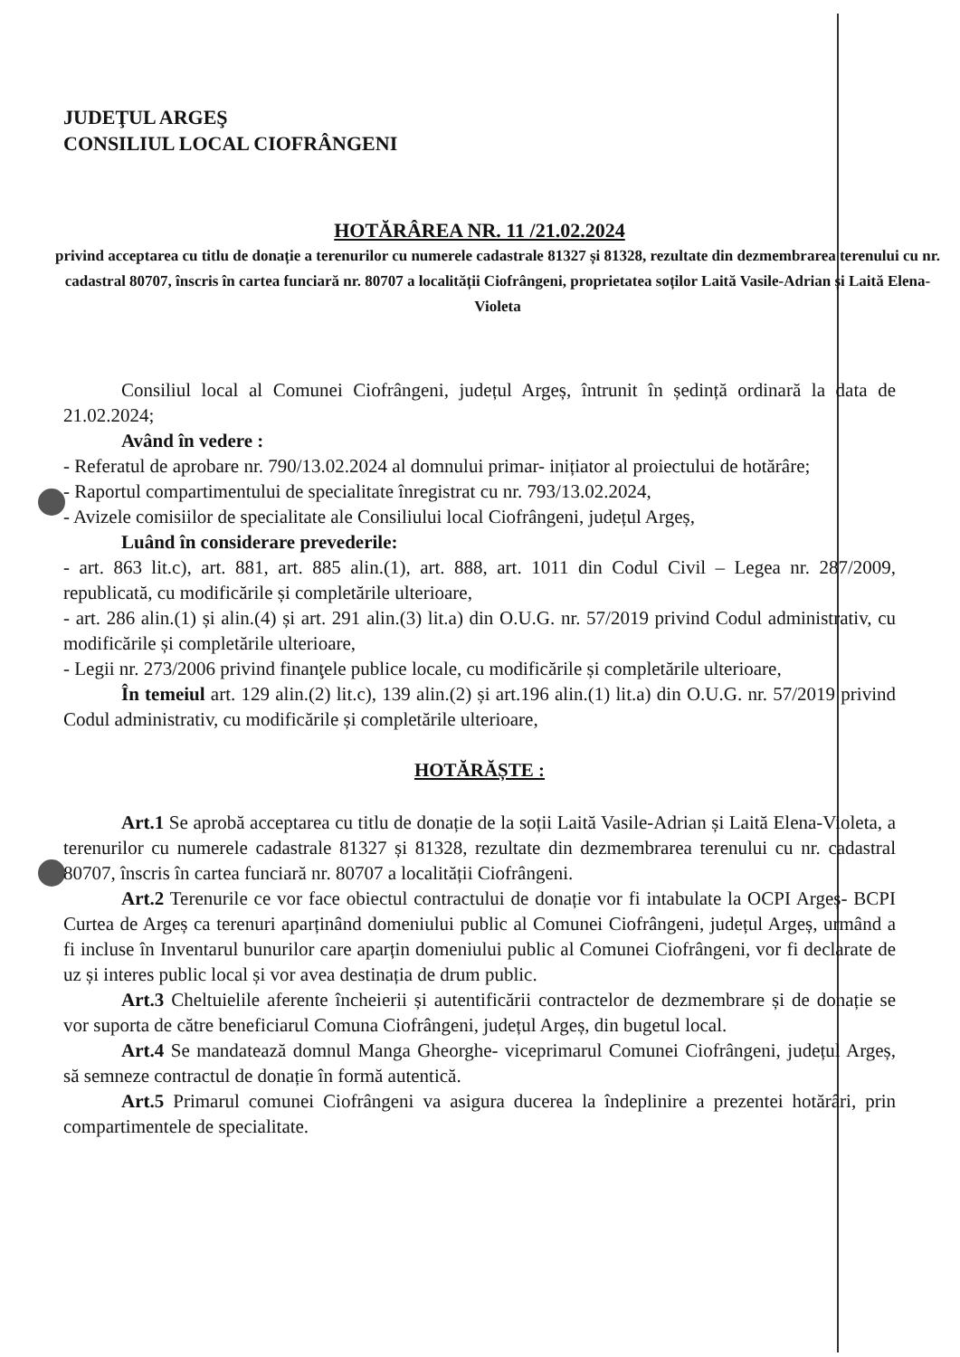JUDEŢUL ARGEŞ
CONSILIUL LOCAL CIOFRÂNGENI
HOTĂRÂREA NR. 11 /21.02.2024
privind acceptarea cu titlu de donație a terenurilor cu numerele cadastrale 81327 și 81328, rezultate din dezmembrarea terenului cu nr. cadastral 80707, înscris în cartea funciară nr. 80707 a localității Ciofrângeni, proprietatea soților Laită Vasile-Adrian și Laită Elena-Violeta
Consiliul local al Comunei Ciofrângeni, județul Argeș, întrunit în ședință ordinară la data de 21.02.2024;
Având în vedere :
- Referatul de aprobare nr. 790/13.02.2024 al domnului primar- inițiator al proiectului de hotărâre;
- Raportul compartimentului de specialitate înregistrat cu nr. 793/13.02.2024,
- Avizele comisiilor de specialitate ale Consiliului local Ciofrângeni, județul Argeș,
Luând în considerare prevederile:
- art. 863 lit.c), art. 881, art. 885 alin.(1), art. 888, art. 1011 din Codul Civil – Legea nr. 287/2009, republicată, cu modificările și completările ulterioare,
- art. 286 alin.(1) și alin.(4) și art. 291 alin.(3) lit.a) din O.U.G. nr. 57/2019 privind Codul administrativ, cu modificările și completările ulterioare,
- Legii nr. 273/2006 privind finanţele publice locale, cu modificările și completările ulterioare,
În temeiul art. 129 alin.(2) lit.c), 139 alin.(2) și art.196 alin.(1) lit.a) din O.U.G. nr. 57/2019 privind Codul administrativ, cu modificările și completările ulterioare,
HOTĂRĂȘTE :
Art.1 Se aprobă acceptarea cu titlu de donație de la soții Laită Vasile-Adrian și Laită Elena-Violeta, a terenurilor cu numerele cadastrale 81327 și 81328, rezultate din dezmembrarea terenului cu nr. cadastral 80707, înscris în cartea funciară nr. 80707 a localității Ciofrângeni.
Art.2 Terenurile ce vor face obiectul contractului de donație vor fi intabulate la OCPI Argeș- BCPI Curtea de Argeș ca terenuri aparținând domeniului public al Comunei Ciofrângeni, județul Argeș, urmând a fi incluse în Inventarul bunurilor care aparțin domeniului public al Comunei Ciofrângeni, vor fi declarate de uz și interes public local și vor avea destinația de drum public.
Art.3 Cheltuielile aferente încheierii și autentificării contractelor de dezmembrare și de donație se vor suporta de către beneficiarul Comuna Ciofrângeni, județul Argeș, din bugetul local.
Art.4 Se mandatează domnul Manga Gheorghe- viceprimarul Comunei Ciofrângeni, județul Argeș, să semneze contractul de donație în formă autentică.
Art.5 Primarul comunei Ciofrângeni va asigura ducerea la îndeplinire a prezentei hotărâri, prin compartimentele de specialitate.